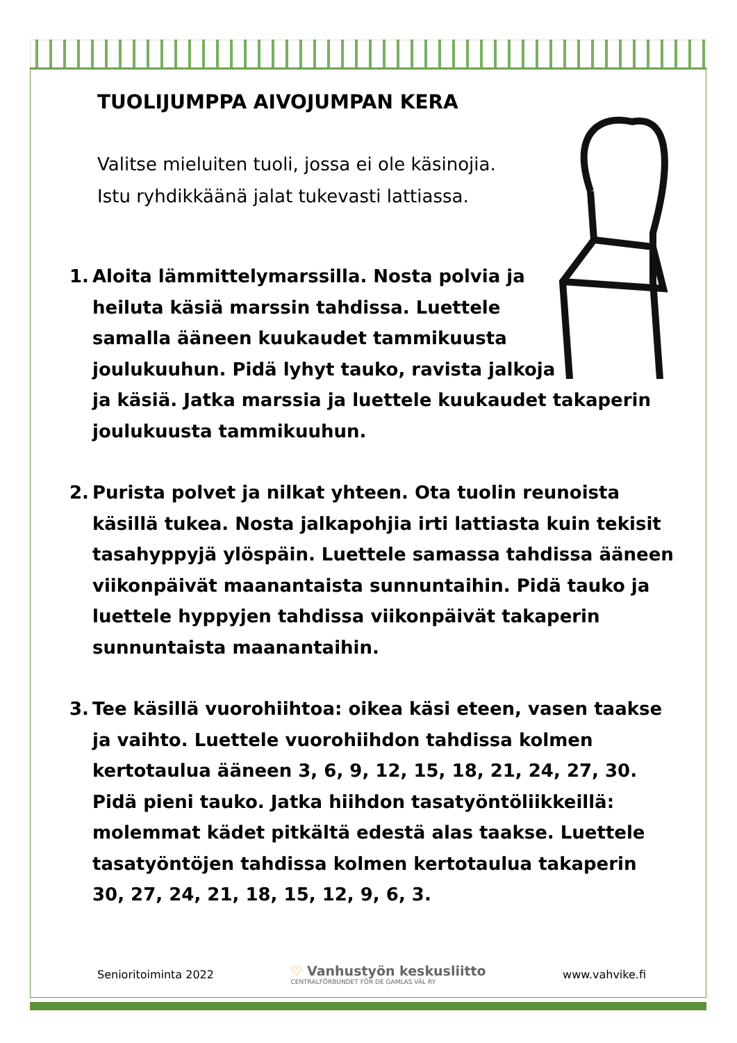TUOLIJUMPPA AIVOJUMPAN KERA
Valitse mieluiten tuoli, jossa ei ole käsinojia.
Istu ryhdikkäänä jalat tukevasti lattiassa.
1. Aloita lämmittelymarssilla. Nosta polvia ja
heiluta käsiä marssin tahdissa. Luettele
samalla ääneen kuukaudet tammikuusta
joulukuuhun. Pidä lyhyt tauko, ravista jalkoja
ja käsiä. Jatka marssia ja luettele kuukaudet takaperin joulukuusta tammikuuhun.
2. Purista polvet ja nilkat yhteen. Ota tuolin reunoista käsillä tukea. Nosta jalkapohjia irti lattiasta kuin tekisit tasahyppyjä ylöspäin. Luettele samassa tahdissa ääneen viikonpäivät maanantaista sunnuntaihin. Pidä tauko ja luettele hyppyjen tahdissa viikonpäivät takaperin sunnuntaista maanantaihin.
3. Tee käsillä vuorohiihtoa: oikea käsi eteen, vasen taakse ja vaihto. Luettele vuorohiihdon tahdissa kolmen kertotaulua ääneen 3, 6, 9, 12, 15, 18, 21, 24, 27, 30. Pidä pieni tauko. Jatka hiihdon tasatyöntöliikkeillä: molemmat kädet pitkältä edestä alas taakse. Luettele tasatyöntöjen tahdissa kolmen kertotaulua takaperin 30, 27, 24, 21, 18, 15, 12, 9, 6, 3.
Senioritoiminta 2022 ♡ Vanhustyön keskusliitto
CENTRALFÖRBUNDET FÖR DE GAMLAS VÄL RY www.vahvike.fi